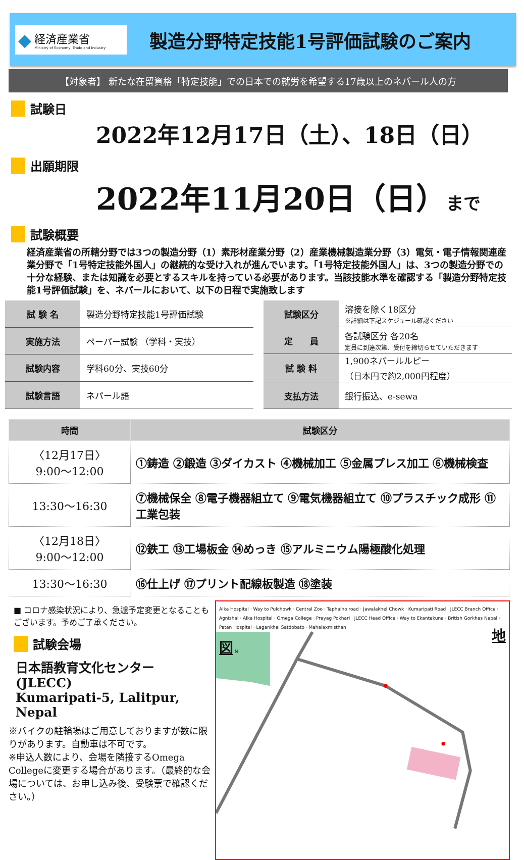◆
経済産業省
Ministry of Economy, Trade and Industry
製造分野特定技能1号評価試験のご案内
【対象者】 新たな在留資格「特定技能」での日本での就労を希望する17歳以上のネパール人の方
試験日
2022年12月17日（土）、18日（日）
出願期限
2022年11月20日（日）まで
試験概要
経済産業省の所轄分野では3つの製造分野（1）素形材産業分野（2）産業機械製造業分野（3）電気・電子情報関連産業分野で「1号特定技能外国人」の継続的な受け入れが進んでいます。「1号特定技能外国人」は、3つの製造分野での十分な経験、または知識を必要とするスキルを持っている必要があります。当該技能水準を確認する「製造分野特定技能1号評価試験」を、ネパールにおいて、以下の日程で実施致します
| 試 験 名 | 製造分野特定技能1号評価試験 |
| 実施方法 | ペーパー試験 （学科・実技） |
| 試験内容 | 学科60分、実技60分 |
| 試験言語 | ネパール語 |
| 試験区分 | 溶接を除く18区分 ※詳細は下記スケジュール確認ください |
| 定 員 | 各試験区分 各20名 定員に到達次第、受付を締切らせていただきます |
| 試 験 料 | 1,900ネパールルピー （日本円で約2,000円程度） |
| 支払方法 | 銀行振込、e-sewa |
| 時間 | 試験区分 |
| --- | --- |
| 〈12月17日〉 9:00～12:00 | ①鋳造 ②鍛造 ③ダイカスト ④機械加工 ⑤金属プレス加工 ⑥機械検査 |
| 13:30～16:30 | ⑦機械保全 ⑧電子機器組立て ⑨電気機器組立て ⑩プラスチック成形 ⑪工業包装 |
| 〈12月18日〉 9:00～12:00 | ⑫鉄工 ⑬工場板金 ⑭めっき ⑮アルミニウム陽極酸化処理 |
| 13:30～16:30 | ⑯仕上げ ⑰プリント配線板製造 ⑱塗装 |
■ コロナ感染状況により、急遽予定変更となることもございます。予めご了承ください。
試験会場
日本語教育文化センター
(JLECC)
Kumaripati-5, Lalitpur, Nepal
※バイクの駐輪場はご用意しておりますが数に限りがあります。自動車は不可です。
※申込人数により、会場を隣接するOmega Collegeに変更する場合があります。（最終的な会場については、お申し込み後、受験票で確認ください。）
Alka Hospital · Way to Pulchowk · Central Zoo · Taphalho road · Jawalakhel Chowk · Kumaripati Road · JLECC Branch Office · Agnishal · Alka Hospital · Omega College · Prayag Pokhari · JLECC Head Office · Way to Ekantakuna · British Gorkhas Nepal · Patan Hospital · Lagankhel Satdobato · Mahalaxmisthan
地図 N